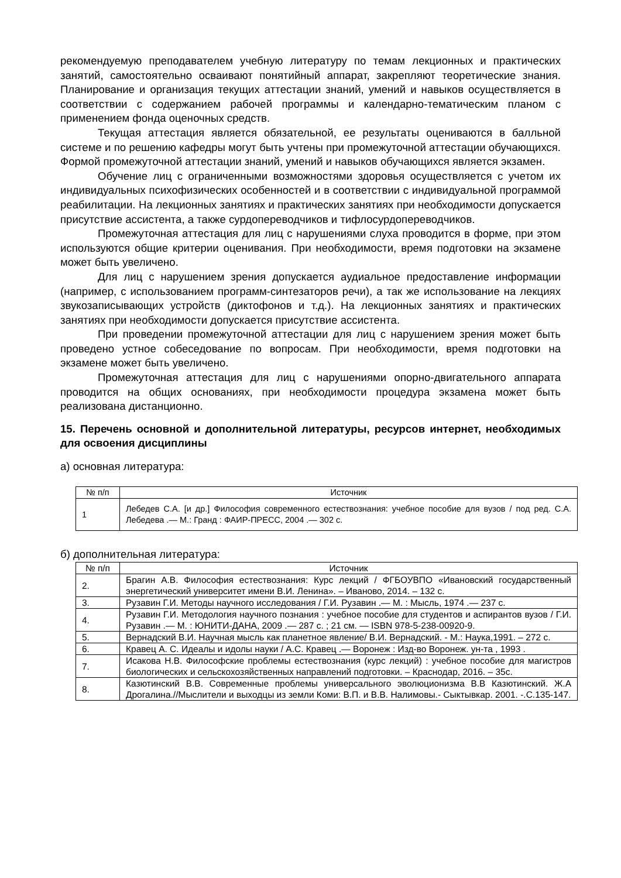рекомендуемую преподавателем учебную литературу по темам лекционных и практических занятий, самостоятельно осваивают понятийный аппарат, закрепляют теоретические знания. Планирование и организация текущих аттестации знаний, умений и навыков осуществляется в соответствии с содержанием рабочей программы и календарно-тематическим планом с применением фонда оценочных средств.
Текущая аттестация является обязательной, ее результаты оцениваются в балльной системе и по решению кафедры могут быть учтены при промежуточной аттестации обучающихся. Формой промежуточной аттестации знаний, умений и навыков обучающихся является экзамен.
Обучение лиц с ограниченными возможностями здоровья осуществляется с учетом их индивидуальных психофизических особенностей и в соответствии с индивидуальной программой реабилитации. На лекционных занятиях и практических занятиях при необходимости допускается присутствие ассистента, а также сурдопереводчиков и тифлосурдопереводчиков.
Промежуточная аттестация для лиц с нарушениями слуха проводится в форме, при этом используются общие критерии оценивания. При необходимости, время подготовки на экзамене может быть увеличено.
Для лиц с нарушением зрения допускается аудиальное предоставление информации (например, с использованием программ-синтезаторов речи), а так же использование на лекциях звукозаписывающих устройств (диктофонов и т.д.). На лекционных занятиях и практических занятиях при необходимости допускается присутствие ассистента.
При проведении промежуточной аттестации для лиц с нарушением зрения может быть проведено устное собеседование по вопросам. При необходимости, время подготовки на экзамене может быть увеличено.
Промежуточная аттестация для лиц с нарушениями опорно-двигательного аппарата проводится на общих основаниях, при необходимости процедура экзамена может быть реализована дистанционно.
15. Перечень основной и дополнительной литературы, ресурсов интернет, необходимых для освоения дисциплины
а) основная литература:
| № п/п | Источник |
| --- | --- |
| 1 | Лебедев С.А. [и др.] Философия современного естествознания: учебное пособие для вузов / под ред. С.А. Лебедева .— М.: Гранд : ФАИР-ПРЕСС, 2004 .— 302 с. |
б) дополнительная литература:
| № п/п | Источник |
| --- | --- |
| 2. | Брагин А.В. Философия естествознания: Курс лекций / ФГБОУВПО «Ивановский государственный энергетический университет имени В.И. Ленина». – Иваново, 2014. – 132 с. |
| 3. | Рузавин Г.И. Методы научного исследования / Г.И. Рузавин .— М. : Мысль, 1974 .— 237 с. |
| 4. | Рузавин Г.И. Методология научного познания : учебное пособие для студентов и аспирантов вузов / Г.И. Рузавин .— М. : ЮНИТИ-ДАНА, 2009 .— 287 с. ; 21 см. — ISBN 978-5-238-00920-9. |
| 5. | Вернадский В.И. Научная мысль как планетное явление/ В.И. Вернадский. - М.: Наука,1991. – 272 с. |
| 6. | Кравец А. С. Идеалы и идолы науки / А.С. Кравец .— Воронеж : Изд-во Воронеж. ун-та , 1993 . |
| 7. | Исакова Н.В. Философские проблемы естествознания (курс лекций) : учебное пособие для магистров биологических и сельскохозяйственных направлений подготовки. – Краснодар, 2016. – 35с. |
| 8. | Казютинский В.В. Современные проблемы универсального эволюционизма В.В Казютинский. Ж.А Дрогалина.//Мыслители и выходцы из земли Коми: В.П. и В.В. Налимовы.- Сыктывкар. 2001. -.С.135-147. |